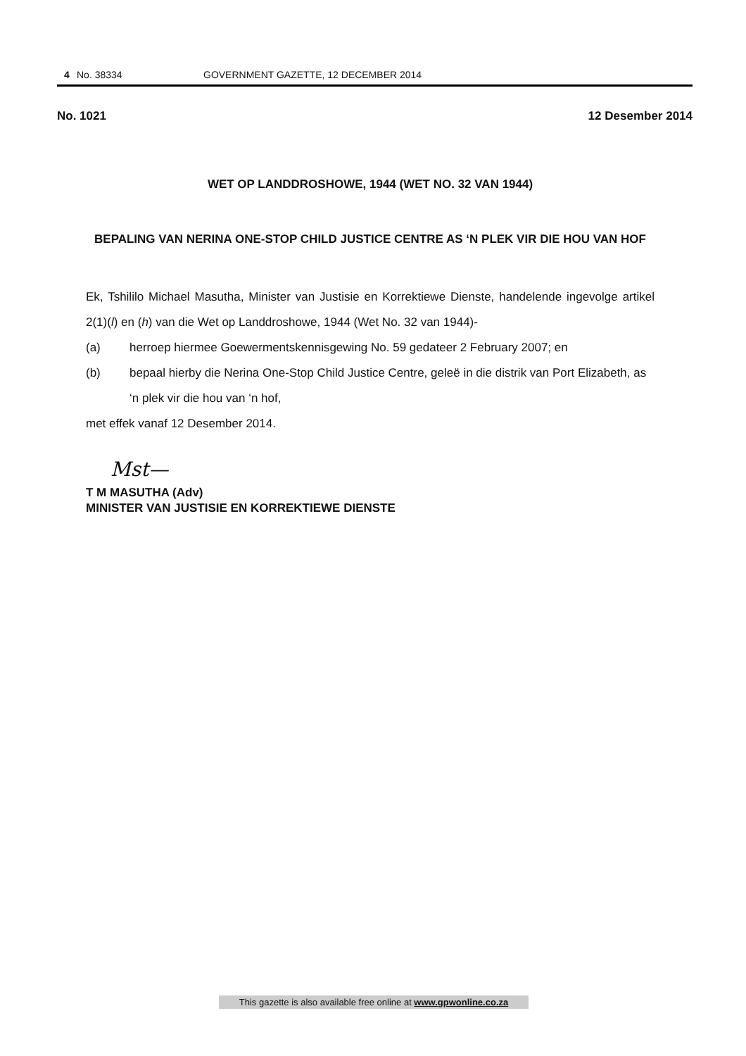4 No. 38334 GOVERNMENT GAZETTE, 12 DECEMBER 2014
No. 1021 12 Desember 2014
WET OP LANDDROSHOWE, 1944 (WET NO. 32 VAN 1944)
BEPALING VAN NERINA ONE-STOP CHILD JUSTICE CENTRE AS ‘N PLEK VIR DIE HOU VAN HOF
Ek, Tshililo Michael Masutha, Minister van Justisie en Korrektiewe Dienste, handelende ingevolge artikel 2(1)(l) en (h) van die Wet op Landdroshowe, 1944 (Wet No. 32 van 1944)-
(a) herroep hiermee Goewermentskennisgewing No. 59 gedateer 2 February 2007; en
(b) bepaal hierby die Nerina One-Stop Child Justice Centre, geleë in die distrik van Port Elizabeth, as ‘n plek vir die hou van ‘n hof,
met effek vanaf 12 Desember 2014.
Mst—
T M MASUTHA (Adv)
MINISTER VAN JUSTISIE EN KORREKTIEWE DIENSTE
This gazette is also available free online at www.gpwonline.co.za